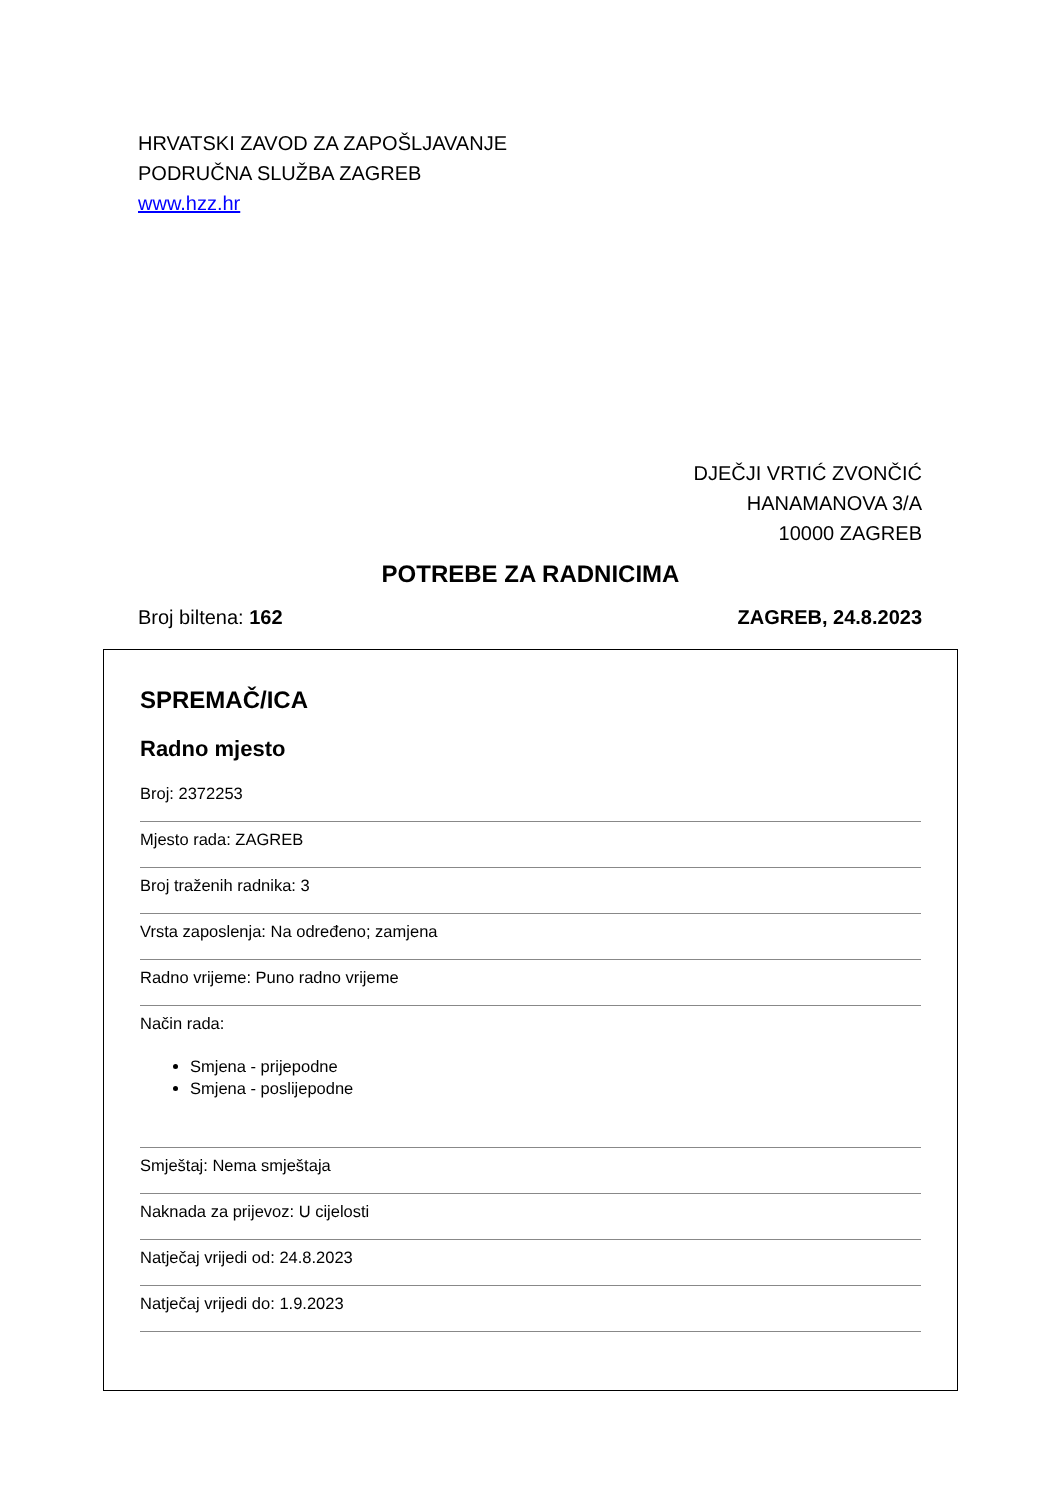HRVATSKI ZAVOD ZA ZAPOŠLJAVANJE
PODRUČNA SLUŽBA ZAGREB
www.hzz.hr
DJEČJI VRTIĆ ZVONČIĆ
HANAMANOVA 3/A
10000 ZAGREB
POTREBE ZA RADNICIMA
Broj biltena: 162 ZAGREB, 24.8.2023
SPREMAČ/ICA
Radno mjesto
Broj: 2372253
Mjesto rada: ZAGREB
Broj traženih radnika: 3
Vrsta zaposlenja: Na određeno; zamjena
Radno vrijeme: Puno radno vrijeme
Način rada:
Smjena - prijepodne
Smjena - poslijepodne
Smještaj: Nema smještaja
Naknada za prijevoz: U cijelosti
Natječaj vrijedi od: 24.8.2023
Natječaj vrijedi do: 1.9.2023